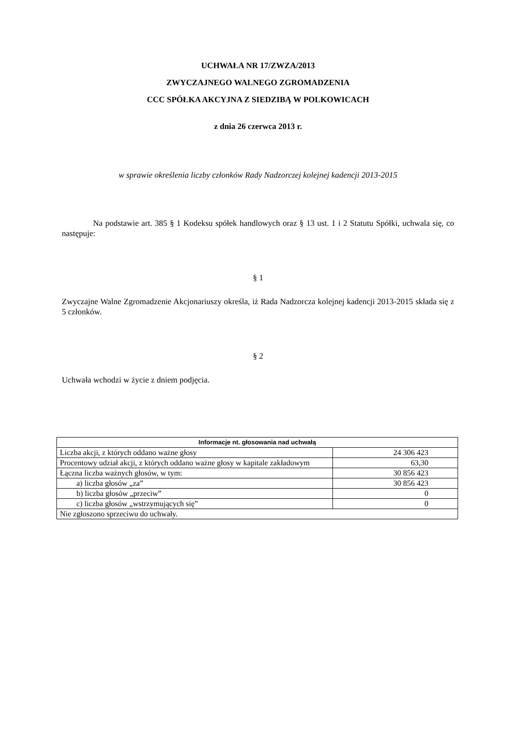UCHWAŁA NR 17/ZWZA/2013
ZWYCZAJNEGO WALNEGO ZGROMADZENIA
CCC SPÓŁKA AKCYJNA Z SIEDZIBĄ W POLKOWICACH
z dnia 26 czerwca 2013 r.
w sprawie określenia liczby członków Rady Nadzorczej kolejnej kadencji 2013-2015
Na podstawie art. 385 § 1 Kodeksu spółek handlowych oraz § 13 ust. 1 i 2 Statutu Spółki, uchwala się, co następuje:
§ 1
Zwyczajne Walne Zgromadzenie Akcjonariuszy określa, iż Rada Nadzorcza kolejnej kadencji 2013-2015 składa się z 5 członków.
§ 2
Uchwała wchodzi w życie z dniem podjęcia.
| Informacje nt. głosowania nad uchwałą | |
| --- | --- |
| Liczba akcji, z których oddano ważne głosy | 24 306 423 |
| Procentowy udział akcji, z których oddano ważne głosy w kapitale zakładowym | 63,30 |
| Łączna liczba ważnych głosów, w tym: | 30 856 423 |
| a) liczba głosów „za” | 30 856 423 |
| b) liczba głosów „przeciw” | 0 |
| c) liczba głosów „wstrzymujących się” | 0 |
| Nie zgłoszono sprzeciwu do uchwały. | |